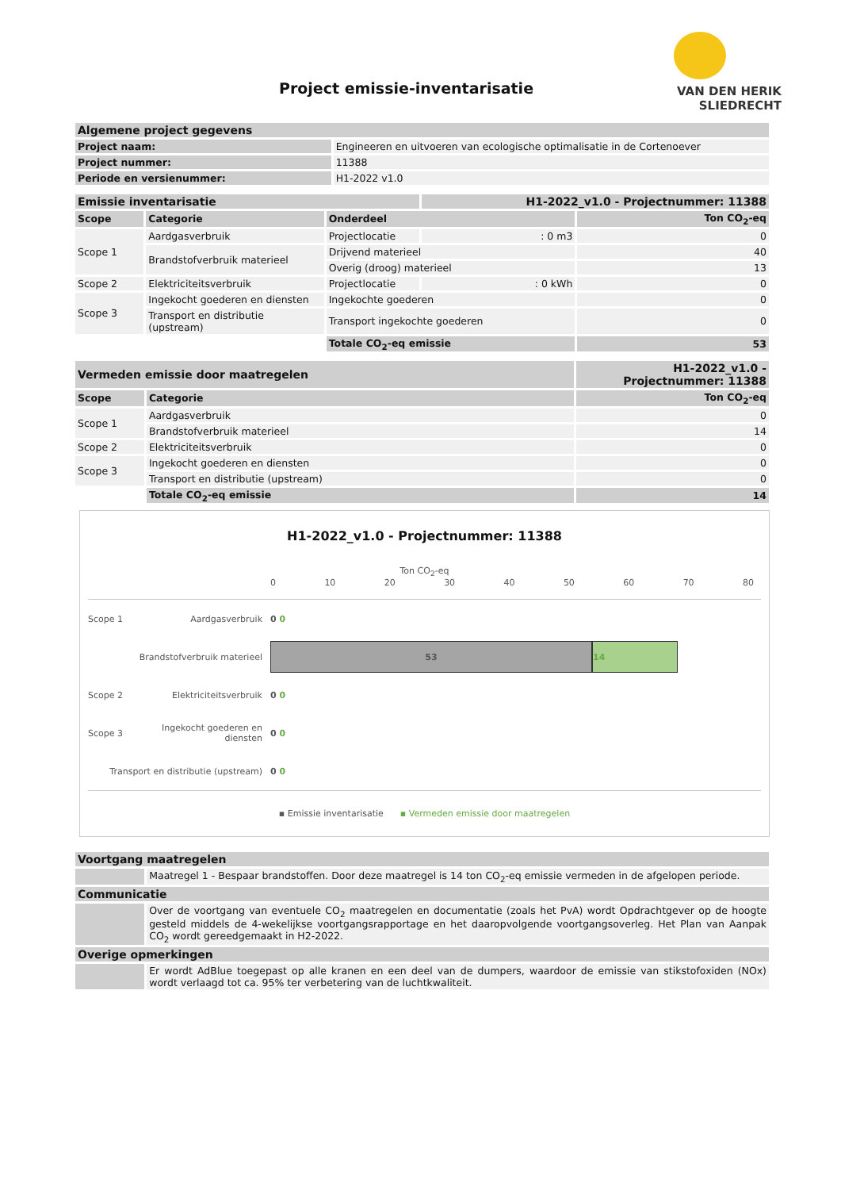VAN DEN HERIK
SLIEDRECHT
Project emissie-inventarisatie
| Algemene project gegevens | |
| --- | --- |
| Project naam: | Engineeren en uitvoeren van ecologische optimalisatie in de Cortenoever |
| Project nummer: | 11388 |
| Periode en versienummer: | H1-2022 v1.0 |
| Emissie inventarisatie | | | H1-2022_v1.0 - Projectnummer: 11388 | |
| --- | --- | --- | --- | --- |
| Scope | Categorie | Onderdeel | | Ton CO<sub>2</sub>-eq |
| Scope 1 | Aardgasverbruik | Projectlocatie | : 0 m3 | 0 |
| | Brandstofverbruik materieel | Drijvend materieel | | 40 |
| | | Overig (droog) materieel | | 13 |
| Scope 2 | Elektriciteitsverbruik | Projectlocatie | : 0 kWh | 0 |
| Scope 3 | Ingekocht goederen en diensten | Ingekochte goederen | | 0 |
| | Transport en distributie (upstream) | Transport ingekochte goederen | | 0 |
| | | Totale CO<sub>2</sub>-eq emissie | | 53 |
| Vermeden emissie door maatregelen | | H1-2022_v1.0 - Projectnummer: 11388 |
| --- | --- | --- |
| Scope | Categorie | Ton CO<sub>2</sub>-eq |
| Scope 1 | Aardgasverbruik | 0 |
| | Brandstofverbruik materieel | 14 |
| Scope 2 | Elektriciteitsverbruik | 0 |
| Scope 3 | Ingekocht goederen en diensten | 0 |
| | Transport en distributie (upstream) | 0 |
| | Totale CO<sub>2</sub>-eq emissie | 14 |
H1-2022_v1.0 - Projectnummer: 11388
Ton CO<sub>2</sub>-eq
0 10 20 30 40 50 60 70 80
Scope 1 Aardgasverbruik 0 0
Brandstofverbruik materieel
53 14
Scope 2 Elektriciteitsverbruik 0 0
Scope 3 Ingekocht goederen en diensten 0 0
Transport en distributie (upstream) 0 0
▪ Emissie inventarisatie ▪ Vermeden emissie door maatregelen
| Voortgang maatregelen | |
| --- | --- |
| | Maatregel 1 - Bespaar brandstoffen. Door deze maatregel is 14 ton CO<sub>2</sub>-eq emissie vermeden in de afgelopen periode. |
| Communicatie | |
| | Over de voortgang van eventuele CO<sub>2</sub> maatregelen en documentatie (zoals het PvA) wordt Opdrachtgever op de hoogte gesteld middels de 4-wekelijkse voortgangsrapportage en het daaropvolgende voortgangsoverleg. Het Plan van Aanpak CO<sub>2</sub> wordt gereedgemaakt in H2-2022. |
| Overige opmerkingen | |
| | Er wordt AdBlue toegepast op alle kranen en een deel van de dumpers, waardoor de emissie van stikstofoxiden (NOx) wordt verlaagd tot ca. 95% ter verbetering van de luchtkwaliteit. |